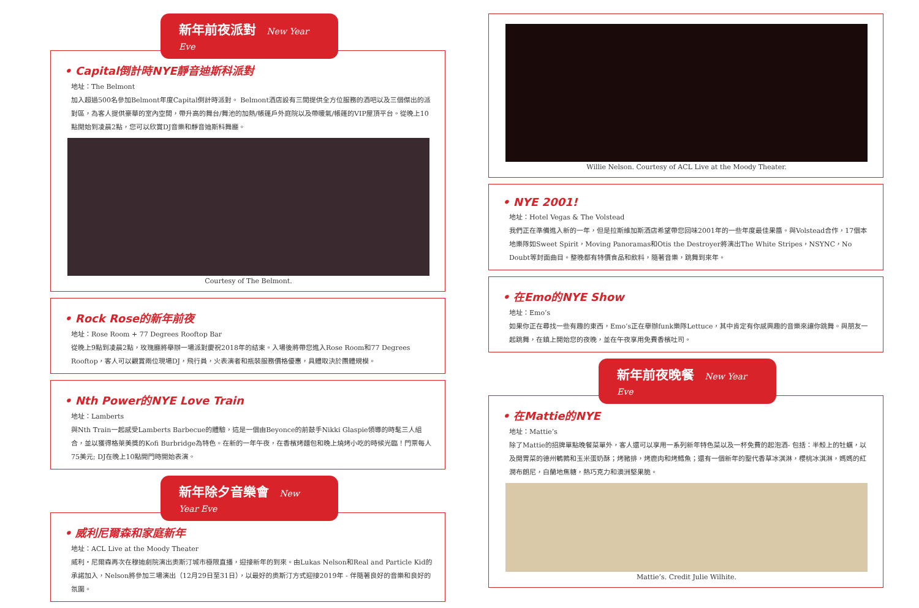新年前夜派對 New Year Eve
• Capital倒計時NYE靜音迪斯科派對
地址：The Belmont
加入超過500名參加Belmont年度Capital倒計時派對。 Belmont酒店設有三間提供全方位服務的酒吧以及三個傑出的派對區，為客人提供豪華的室內空間，帶升高的舞台/舞池的加熱/帳篷戶外庭院以及帶暖氣/帳篷的VIP屋頂平台。從晚上10點開始到凌晨2點，您可以欣賞DJ音樂和靜音迪斯科舞廳。
Courtesy of The Belmont.
• Rock Rose的新年前夜
地址：Rose Room + 77 Degrees Rooftop Bar
從晚上9點到凌晨2點，玫瑰廳將舉辦一場派對慶祝2018年的結束。入場後將帶您進入Rose Room和77 Degrees Rooftop，客人可以觀賞兩位現場DJ，飛行員，火表演者和瓶裝服務價格優惠，具體取決於團體規模。
• Nth Power的NYE Love Train
地址：Lamberts
與Nth Train一起感受Lamberts Barbecue的體驗，這是一個由Beyonce的前鼓手Nikki Glaspie領導的時髦三人組合，並以獲得格萊美獎的Kofi Burbridge為特色。在新的一年午夜，在香檳烤麵包和晚上燒烤小吃的時候光臨！門票每人75美元; DJ在晚上10點開門時開始表演。
新年除夕音樂會 New Year Eve
• 威利尼爾森和家庭新年
地址：ACL Live at the Moody Theater
威利・尼爾森再次在穆迪劇院演出奧斯汀城市極限直播，迎接新年的到來。由Lukas Nelson和Real and Particle Kid的承諾加入，Nelson將參加三場演出（12月29日至31日），以最好的奧斯汀方式迎接2019年 - 伴隨著良好的音樂和良好的氛圍。
Willie Nelson. Courtesy of ACL Live at the Moody Theater.
• NYE 2001!
地址：Hotel Vegas & The Volstead
我們正在準備進入新的一年，但是拉斯維加斯酒店希望帶您回味2001年的一些年度最佳果醬。與Volstead合作，17個本地樂隊如Sweet Spirit，Moving Panoramas和Otis the Destroyer將演出The White Stripes，NSYNC，No Doubt等封面曲目。整晚都有特價食品和飲料，隨著音樂，跳舞到來年。
• 在Emo的NYE Show
地址：Emo’s
如果你正在尋找一些有趣的東西，Emo’s正在舉辦funk樂隊Lettuce，其中肯定有你感興趣的音樂來讓你跳舞。與朋友一起跳舞，在鎮上開始您的夜晚，並在午夜享用免費香檳吐司。
新年前夜晚餐 New Year Eve
• 在Mattie的NYE
地址：Mattie’s
除了Mattie的招牌單點晚餐菜單外，客人還可以享用一系列新年特色菜以及一杯免費的起泡酒- 包括：半殼上的牡蠣，以及開胃菜的德州鵪鶉和玉米蛋奶酥；烤豬排，烤鹿肉和烤鱈魚；還有一個新年的聖代香草冰淇淋，櫻桃冰淇淋，媽媽的紅潤布朗尼，白蘭地焦糖，熱巧克力和澳洲堅果脆。
Mattie’s. Credit Julie Wilhite.